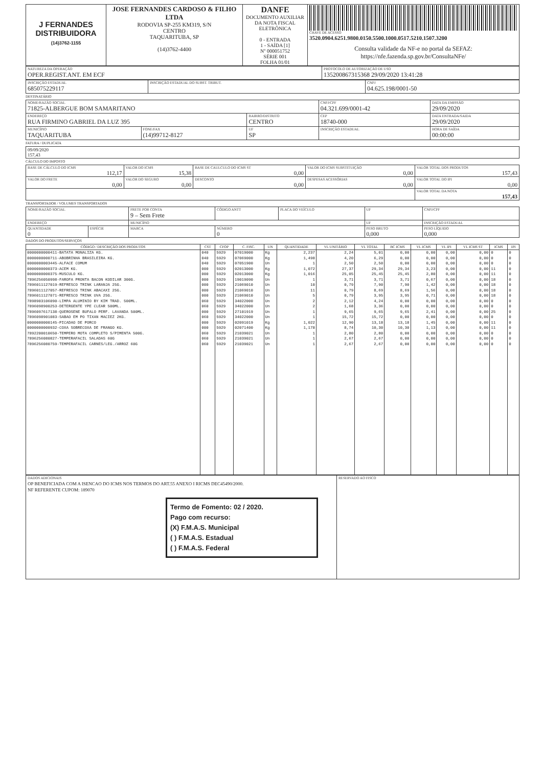| J FERNANDES DISTRIBUIDORA (14)3762-1155 | JOSE FERNANDES CARDOSO & FILHO LTDA RODOVIA SP-255 KM319, S/N CENTRO TAQUARITUBA, SP (14)3762-4400 | DANFE DOCUMENTO AUXILIAR DA NOTA FISCAL ELETRÔNICA 0 - ENTRADA 1 - SAÍDA [1] Nº 000051752 SÉRIE 001 FOLHA 01/01 | CHAVE DE ACESSO 3520.0904.6251.9800.0150.5500.1000.0517.5210.1507.3200 Consulta validade da NF-e no portal da SEFAZ: https://nfe.fazenda.sp.gov.br/ConsultaNFe/ |
| NATUREZA DA OPERAÇÃO OPER.REGIST.ANT. EM ECF | PROTOCOLO DE AUTORIZAÇÃO DE USO 135200867315368 29/09/2020 13:41:28 |
| INSCRIÇÃO ESTADUAL 685075229117 | INSCRIÇÃO ESTADUAL DO SUBST. TRIBUT. | CNPJ 04.625.198/0001-50 |
DESTINATÁRIO
| NOME/RAZÃO SOCIAL 71825-ALBERGUE BOM SAMARITANO | | | CNPJ/CPF 04.321.699/0001-42 | | DATA DA EMISSÃO 29/09/2020 |
| ENDEREÇO RUA FIRMINO GABRIEL DA LUZ 395 | | BAIRRO/DISTRITO CENTRO | | CEP 18740-000 | DATA ENTRADA/SAIDA 29/09/2020 |
| MUNICÍPIO TAQUARITUBA | FONE/FAX (14)99712-8127 | UF SP | INSCRIÇÃO ESTADUAL | | HORA DE SAÍDA 00:00:00 |
FATURA / DUPLICATA
| 09/09/2020 157,43 |
CÁLCULO DO IMPOSTO
| BASE DE CÁLCULO DO ICMS 112,17 | VALOR DO ICMS 15,38 | BASE DE CAULCULO DO ICMS ST 0,00 | VALOR DO ICMS SUBSTITUIÇÃO 0,00 | VALOR TOTAL DOS PRODUTOS 157,43 |
| VALOR DO FRETE 0,00 | VALOR DO SEGURO 0,00 | DESCONTO 0,00 | DESPESAS ACESSÓRIAS 0,00 | VALOR TOTAL DO IPI 0,00 |
| | | | | VALOR TOTAL DA NOTA 157,43 |
TRANSPORTADOR / VOLUMES TRANSPORTADOS
| NOME/RAZÃO SOCIAL | | FRETE POR CONTA 9 – Sem Frete | CÓDIGO ANTT | PLACA DO VEÍCULO | UF | CNPJ/CPF |
| ENDEREÇO | | MUNICÍPIO | | | UF | INSCRIÇÃO ESTADUAL |
| QUANTIDADE 0 | ESPÉCIE | MARCA | NÚMERO 0 | | PESO BRUTO 0,000 | PESO LÍQUIDO 0,000 |
DADOS DO PRODUTOS/SERVIÇOS
| CÓDIGO / DESCRIÇÃO DOS PRODUTOS | CST | CFOP | C. FISC. | UN | QUANTIDADE | VL UNITÁRIO | VL TOTAL | BC ICMS | VL ICMS | VL IPI | VL ICMS ST | ICMS | IPI |
| --- | --- | --- | --- | --- | --- | --- | --- | --- | --- | --- | --- | --- | --- |
| 0000000000411-BATATA MONALIZA KG. | 040 | 5929 | 07019000 | Kg | 2,237 | 2,24 | 5,01 | 0,00 | 0,00 | 0,00 | 0,00 | 0 | 0 |
| 0000000000711-ABOBRINHA BRASILEIRA KG. | 040 | 5929 | 07069000 | Kg | 1,498 | 4,20 | 6,29 | 0,00 | 0,00 | 0,00 | 0,00 | 0 | 0 |
| 0000000003445-ALFACE COMUM | 040 | 5929 | 07051900 | Un | 1 | 2,50 | 2,50 | 0,00 | 0,00 | 0,00 | 0,00 | 0 | 0 |
| 0000000000373-ACEM KG. | 000 | 5929 | 02013000 | Kg | 1,072 | 27,37 | 29,34 | 29,34 | 3,23 | 0,00 | 0,00 | 11 | 0 |
| 0000000000375-MUSCULO KG. | 000 | 5929 | 02013000 | Kg | 1,016 | 25,05 | 25,45 | 25,45 | 2,80 | 0,00 | 0,00 | 11 | 0 |
| 7896256050998-FAROFA PRONTA BACON KODILAR 300G. | 000 | 5929 | 19019090 | Un | 1 | 3,71 | 3,71 | 3,71 | 0,67 | 0,00 | 0,00 | 18 | 0 |
| 7896011127019-REFRESCO TRINK LARANJA 25G. | 000 | 5929 | 21069010 | Un | 10 | 0,79 | 7,90 | 7,90 | 1,42 | 0,00 | 0,00 | 18 | 0 |
| 7896011127057-REFRESCO TRINK ABACAXI 25G. | 000 | 5929 | 21069010 | Un | 11 | 0,79 | 8,69 | 8,69 | 1,56 | 0,00 | 0,00 | 18 | 0 |
| 7896011127071-REFRESCO TRINK UVA 25G. | 000 | 5929 | 21069010 | Un | 5 | 0,79 | 3,95 | 3,95 | 0,71 | 0,00 | 0,00 | 18 | 0 |
| 7898903106090-LIMPA ALUMINIO BY KIM TRAD. 500ML. | 060 | 5929 | 34022000 | Un | 2 | 2,12 | 4,24 | 0,00 | 0,00 | 0,00 | 0,00 | 0 | 0 |
| 7896098900253-DETERGENTE YPE CLEAR 500ML. | 060 | 5929 | 34022000 | Un | 2 | 1,68 | 3,36 | 0,00 | 0,00 | 0,00 | 0,00 | 0 | 0 |
| 7896097617138-QUEROSENE BUFALO PERF. LAVANDA 500ML. | 000 | 5929 | 27101919 | Un | 1 | 9,65 | 9,65 | 9,65 | 2,41 | 0,00 | 0,00 | 25 | 0 |
| 7896098901083-SABAO EM PO TIXAN MACIEZ 2KG. | 060 | 5929 | 34022000 | Un | 1 | 15,72 | 15,72 | 0,00 | 0,00 | 0,00 | 0,00 | 0 | 0 |
| 0000000000145-PICADAO DE PORCO | 000 | 5929 | 02091019 | Kg | 1,022 | 12,90 | 13,18 | 13,18 | 1,45 | 0,00 | 0,00 | 11 | 0 |
| 0000000000932-COXA SOBRECOXA DE FRANGO KG. | 000 | 5929 | 02071400 | Kg | 1,178 | 8,74 | 10,30 | 10,30 | 1,13 | 0,00 | 0,00 | 11 | 0 |
| 7892200010650-TEMPERO MOTA COMPLETO S/PIMENTA 500G. | 060 | 5929 | 21039021 | Un | 1 | 2,80 | 2,80 | 0,00 | 0,00 | 0,00 | 0,00 | 0 | 0 |
| 7896256080827-TEMPERAFACIL SALADAS 60G | 060 | 5929 | 21039021 | Un | 1 | 2,67 | 2,67 | 0,00 | 0,00 | 0,00 | 0,00 | 0 | 0 |
| 7896256080759-TEMPERAFACIL CARNES/LEG./ARROZ 60G | 060 | 5929 | 21039021 | Un | 1 | 2,67 | 2,67 | 0,00 | 0,00 | 0,00 | 0,00 | 0 | 0 |
| DADOS ADICIONAIS OP BENEFICIADA COM A ISENCAO DO ICMS NOS TERMOS DO ART.55 ANEXO I RICMS DEC45490/2000. NF REFERENTE CUPOM: 189070 Termo de Fomento: 02 / 2020. Pago com recurso: (X) F.M.A.S. Municipal ( ) F.M.A.S. Estadual ( ) F.M.A.S. Federal | RESERVADO AO FISCO |